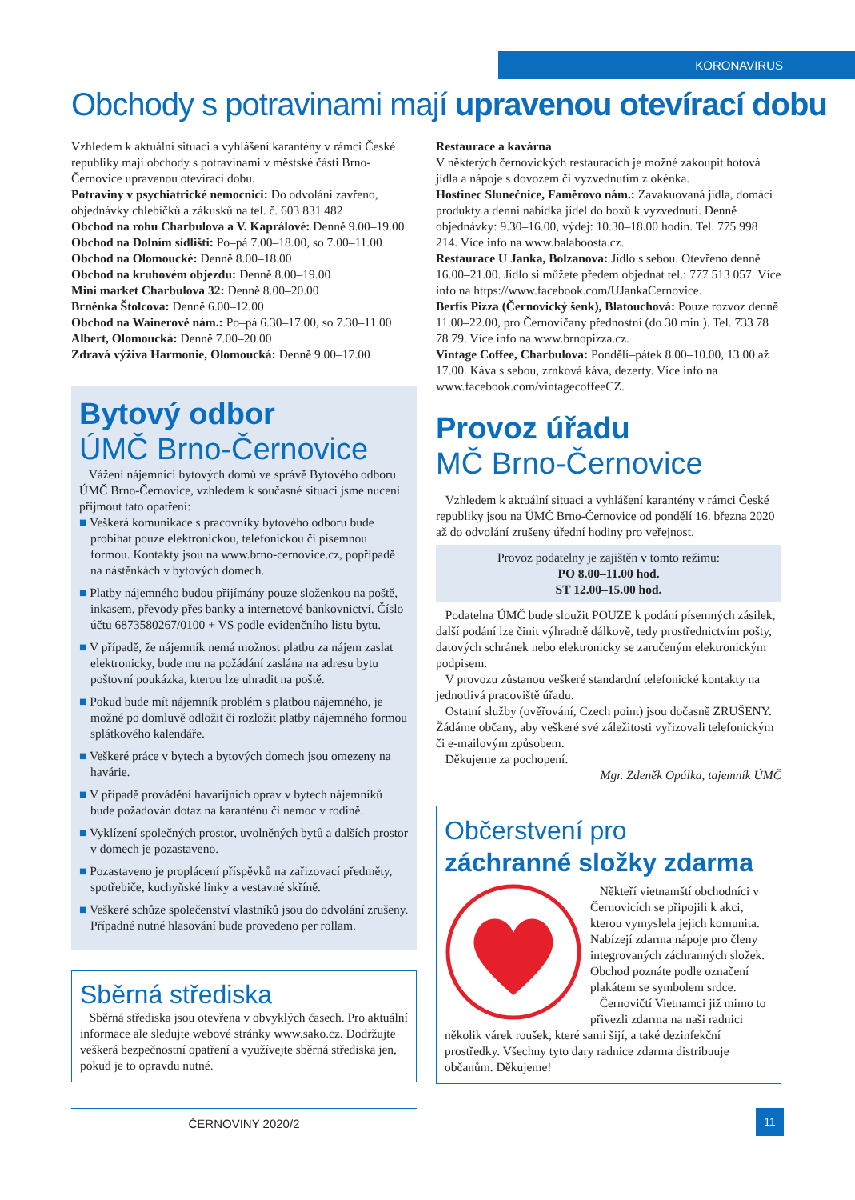KORONAVIRUS
Obchody s potravinami mají upravenou otevírací dobu
Vzhledem k aktuální situaci a vyhlášení karantény v rámci České republiky mají obchody s potravinami v městské části Brno-Černovice upravenou otevírací dobu.
Potraviny v psychiatrické nemocnici: Do odvolání zavřeno, objednávky chlebíčků a zákusků na tel. č. 603 831 482
Obchod na rohu Charbulova a V. Kaprálové: Denně 9.00–19.00
Obchod na Dolním sídlišti: Po–pá 7.00–18.00, so 7.00–11.00
Obchod na Olomoucké: Denně 8.00–18.00
Obchod na kruhovém objezdu: Denně 8.00–19.00
Mini market Charbulova 32: Denně 8.00–20.00
Brněnka Štolcova: Denně 6.00–12.00
Obchod na Wainerově nám.: Po–pá 6.30–17.00, so 7.30–11.00
Albert, Olomoucká: Denně 7.00–20.00
Zdravá výživa Harmonie, Olomoucká: Denně 9.00–17.00
Bytový odbor
ÚMČ Brno-Černovice
Vážení nájemníci bytových domů ve správě Bytového odboru ÚMČ Brno-Černovice, vzhledem k současné situaci jsme nuceni přijmout tato opatření:
■ Veškerá komunikace s pracovníky bytového odboru bude probíhat pouze elektronickou, telefonickou či písemnou formou. Kontakty jsou na www.brno-cernovice.cz, popřípadě na nástěnkách v bytových domech.
■ Platby nájemného budou přijímány pouze složenkou na poště, inkasem, převody přes banky a internetové bankovnictví. Číslo účtu 6873580267/0100 + VS podle evidenčního listu bytu.
■ V případě, že nájemník nemá možnost platbu za nájem zaslat elektronicky, bude mu na požádání zaslána na adresu bytu poštovní poukázka, kterou lze uhradit na poště.
■ Pokud bude mít nájemník problém s platbou nájemného, je možné po domluvě odložit či rozložit platby nájemného formou splátkového kalendáře.
■ Veškeré práce v bytech a bytových domech jsou omezeny na havárie.
■ V případě provádění havarijních oprav v bytech nájemníků bude požadován dotaz na karanténu či nemoc v rodině.
■ Vyklízení společných prostor, uvolněných bytů a dalších prostor v domech je pozastaveno.
■ Pozastaveno je proplácení příspěvků na zařizovací předměty, spotřebiče, kuchyňské linky a vestavné skříně.
■ Veškeré schůze společenství vlastníků jsou do odvolání zrušeny. Případné nutné hlasování bude provedeno per rollam.
Sběrná střediska
Sběrná střediska jsou otevřena v obvyklých časech. Pro aktuální informace ale sledujte webové stránky www.sako.cz. Dodržujte veškerá bezpečnostní opatření a využívejte sběrná střediska jen, pokud je to opravdu nutné.
Restaurace a kavárna
V některých černovických restauracích je možné zakoupit hotová jídla a nápoje s dovozem či vyzvednutím z okénka.
Hostinec Slunečnice, Faměrovo nám.: Zavakuovaná jídla, domácí produkty a denní nabídka jídel do boxů k vyzvednutí. Denně objednávky: 9.30–16.00, výdej: 10.30–18.00 hodin. Tel. 775 998 214. Více info na www.balaboosta.cz.
Restaurace U Janka, Bolzanova: Jídlo s sebou. Otevřeno denně 16.00–21.00. Jídlo si můžete předem objednat tel.: 777 513 057. Více info na https://www.facebook.com/UJankaCernovice.
Berfis Pizza (Černovický šenk), Blatouchová: Pouze rozvoz denně 11.00–22.00, pro Černovičany přednostní (do 30 min.). Tel. 733 78 78 79. Více info na www.brnopizza.cz.
Vintage Coffee, Charbulova: Pondělí–pátek 8.00–10.00, 13.00 až 17.00. Káva s sebou, zrnková káva, dezerty. Více info na www.facebook.com/vintagecoffeeCZ.
Provoz úřadu
MČ Brno-Černovice
Vzhledem k aktuální situaci a vyhlášení karantény v rámci České republiky jsou na ÚMČ Brno-Černovice od pondělí 16. března 2020 až do odvolání zrušeny úřední hodiny pro veřejnost.
Provoz podatelny je zajištěn v tomto režimu:
PO 8.00–11.00 hod.
ST 12.00–15.00 hod.
Podatelna ÚMČ bude sloužit POUZE k podání písemných zásilek, další podání lze činit výhradně dálkově, tedy prostřednictvím pošty, datových schránek nebo elektronicky se zaručeným elektronickým podpisem.
V provozu zůstanou veškeré standardní telefonické kontakty na jednotlivá pracoviště úřadu.
Ostatní služby (ověřování, Czech point) jsou dočasně ZRUŠENY. Žádáme občany, aby veškeré své záležitosti vyřizovali telefonickým či e-mailovým způsobem.
Děkujeme za pochopení.
Mgr. Zdeněk Opálka, tajemník ÚMČ
Občerstvení pro
záchranné složky zdarma
Někteří vietnamští obchodníci v Černovicích se připojili k akci, kterou vymyslela jejich komunita. Nabízejí zdarma nápoje pro členy integrovaných záchranných složek. Obchod poznáte podle označení plakátem se symbolem srdce.
Černovičtí Vietnamci již mimo to přivezli zdarma na naši radnici několik várek roušek, které sami šijí, a také dezinfekční prostředky. Všechny tyto dary radnice zdarma distribuuje občanům. Děkujeme!
ČERNOVINY 2020/2 11